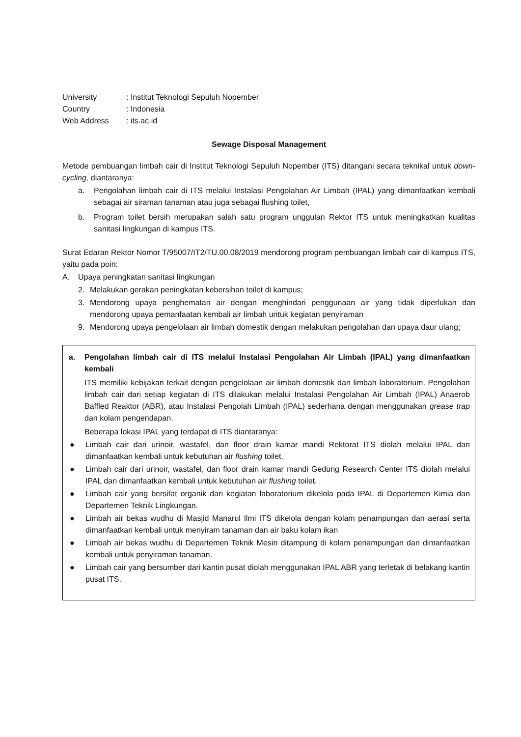| University | : Institut Teknologi Sepuluh Nopember |
| Country | : Indonesia |
| Web Address | : its.ac.id |
Sewage Disposal Management
Metode pembuangan limbah cair di Institut Teknologi Sepuluh Nopember (ITS) ditangani secara teknikal untuk down-cycling, diantaranya:
a. Pengolahan limbah cair di ITS melalui Instalasi Pengolahan Air Limbah (IPAL) yang dimanfaatkan kembali sebagai air siraman tanaman atau juga sebagai flushing toilet,
b. Program toilet bersih merupakan salah satu program unggulan Rektor ITS untuk meningkatkan kualitas sanitasi lingkungan di kampus ITS.
Surat Edaran Rektor Nomor T/95007/IT2/TU.00.08/2019 mendorong program pembuangan limbah cair di kampus ITS, yaitu pada poin:
A. Upaya peningkatan sanitasi lingkungan
2. Melakukan gerakan peningkatan kebersihan toilet di kampus;
3. Mendorong upaya penghematan air dengan menghindari penggunaan air yang tidak diperlukan dan mendorong upaya pemanfaatan kembali air limbah untuk kegiatan penyiraman
9. Mendorong upaya pengelolaan air limbah domestik dengan melakukan pengolahan dan upaya daur ulang;
a. Pengolahan limbah cair di ITS melalui Instalasi Pengolahan Air Limbah (IPAL) yang dimanfaatkan kembali
ITS memiliki kebijakan terkait dengan pengelolaan air limbah domestik dan limbah laboratorium. Pengolahan limbah cair dari setiap kegiatan di ITS dilakukan melalui Instalasi Pengolahan Air Limbah (IPAL) Anaerob Baffled Reaktor (ABR), atau Instalasi Pengolah Limbah (IPAL) sederhana dengan menggunakan grease trap dan kolam pengendapan.
Beberapa lokasi IPAL yang terdapat di ITS diantaranya:
● Limbah cair dari urinoir, wastafel, dan floor drain kamar mandi Rektorat ITS diolah melalui IPAL dan dimanfaatkan kembali untuk kebutuhan air flushing toilet.
● Limbah cair dari urinoir, wastafel, dan floor drain kamar mandi Gedung Research Center ITS diolah melalui IPAL dan dimanfaatkan kembali untuk kebutuhan air flushing toilet.
● Limbah cair yang bersifat organik dari kegiatan laboratorium dikelola pada IPAL di Departemen Kimia dan Departemen Teknik Lingkungan.
● Limbah air bekas wudhu di Masjid Manarul Ilmi ITS dikelola dengan kolam penampungan dan aerasi serta dimanfaatkan kembali untuk menyiram tanaman dan air baku kolam ikan
● Limbah air bekas wudhu di Departemen Teknik Mesin ditampung di kolam penampungan dan dimanfaatkan kembali untuk penyiraman tanaman.
● Limbah cair yang bersumber dari kantin pusat diolah menggunakan IPAL ABR yang terletak di belakang kantin pusat ITS.